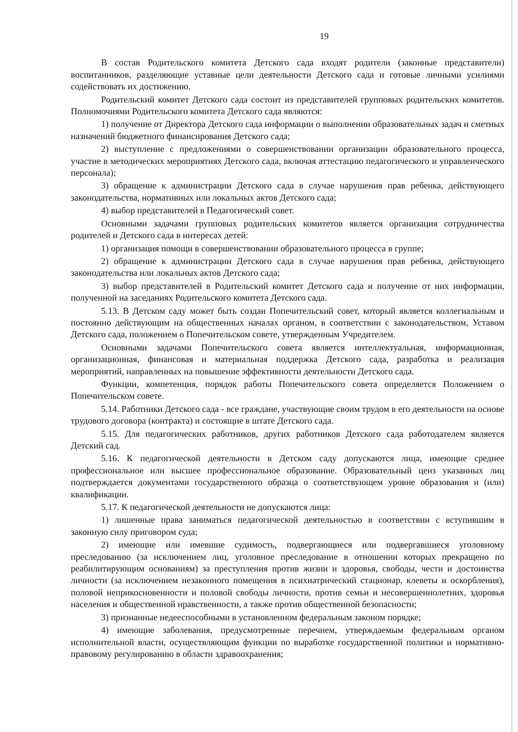19
В состав Родительского комитета Детского сада входят родители (законные представители) воспитанников, разделяющие уставные цели деятельности Детского сада и готовые личными усилиями содействовать их достижению.
Родительский комитет Детского сада состоит из представителей групповых родительских комитетов. Полномочиями Родительского комитета Детского сада являются:
1) получение от Директора Детского сада информации о выполнении образовательных задач и сметных назначений бюджетного финансирования Детского сада;
2) выступление с предложениями о совершенствовании организации образовательного процесса, участие в методических мероприятиях Детского сада, включая аттестацию педагогического и управленческого персонала);
3) обращение к администрации Детского сада в случае нарушения прав ребенка, действующего законодательства, нормативных или локальных актов Детского сада;
4) выбор представителей в Педагогический совет.
Основными задачами групповых родительских комитетов является организация сотрудничества родителей и Детского сада в интересах детей:
1) организация помощи в совершенствовании образовательного процесса в группе;
2) обращение к администрации Детского сада в случае нарушения прав ребенка, действующего законодательства или локальных актов Детского сада;
3) выбор представителей в Родительский комитет Детского сада и получение от них информации, полученной на заседаниях Родительского комитета Детского сада.
5.13. В Детском саду может быть создан Попечительский совет, который является коллегиальным и постоянно действующим на общественных началах органом, в соответствии с законодательством, Уставом Детского сада, положением о Попечительском совете, утвержденным Учредителем.
Основными задачами Попечительского совета является интеллектуальная, информационная, организационная, финансовая и материальная поддержка Детского сада, разработка и реализация мероприятий, направленных на повышение эффективности деятельности Детского сада.
Функции, компетенция, порядок работы Попечительского совета определяется Положением о Попечительском совете.
5.14. Работники Детского сада - все граждане, участвующие своим трудом в его деятельности на основе трудового договора (контракта) и состоящие в штате Детского сада.
5.15. Для педагогических работников, других работников Детского сада работодателем является Детский сад.
5.16. К педагогической деятельности в Детском саду допускаются лица, имеющие среднее профессиональное или высшее профессиональное образование. Образовательный ценз указанных лиц подтверждается документами государственного образца о соответствующем уровне образования и (или) квалификации.
5.17. К педагогической деятельности не допускаются лица:
1) лишенные права заниматься педагогической деятельностью в соответствии с вступившим в законную силу приговором суда;
2) имеющие или имевшие судимость, подвергающиеся или подвергавшиеся уголовному преследованию (за исключением лиц, уголовное преследование в отношении которых прекращено по реабилитирующим основаниям) за преступления против жизни и здоровья, свободы, чести и достоинства личности (за исключением незаконного помещения в психиатрический стационар, клеветы и оскорбления), половой неприкосновенности и половой свободы личности, против семьи и несовершеннолетних, здоровья населения и общественной нравственности, а также против общественной безопасности;
3) признанные недееспособными в установленном федеральным законом порядке;
4) имеющие заболевания, предусмотренные перечнем, утверждаемым федеральным органом исполнительной власти, осуществляющим функции по выработке государственной политики и нормативно-правовому регулированию в области здравоохранения;